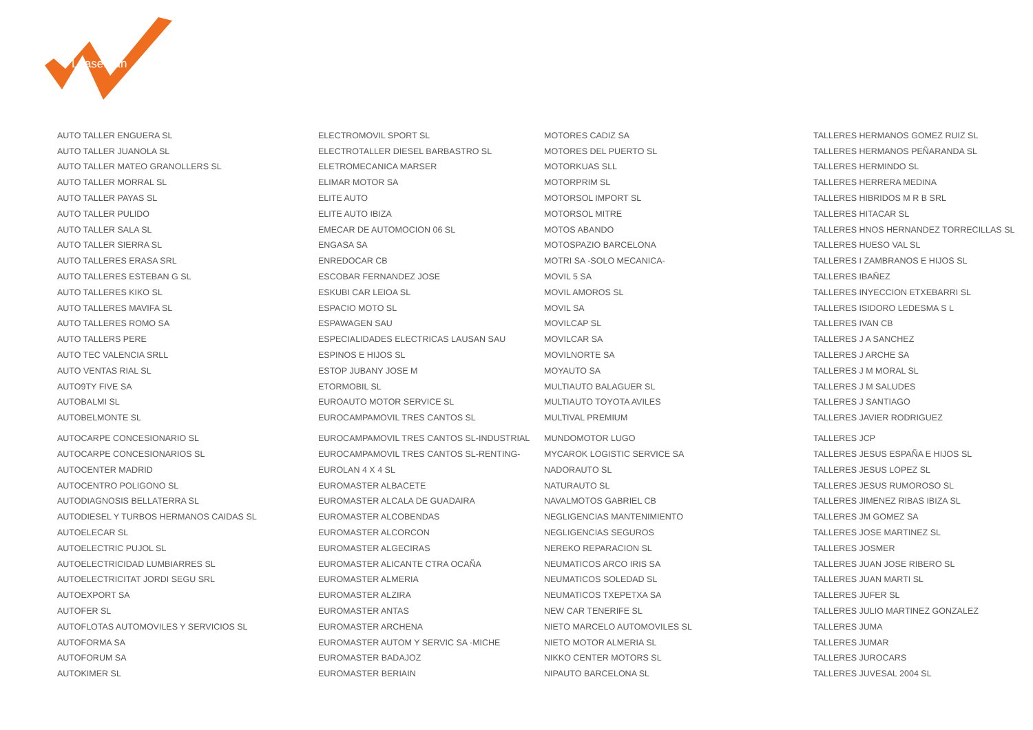LeasePlan
| AUTO TALLER ENGUERA SL | ELECTROMOVIL SPORT SL | MOTORES CADIZ SA | TALLERES HERMANOS GOMEZ RUIZ SL |
| AUTO TALLER JUANOLA SL | ELECTROTALLER DIESEL BARBASTRO SL | MOTORES DEL PUERTO SL | TALLERES HERMANOS PEÑARANDA SL |
| AUTO TALLER MATEO GRANOLLERS SL | ELETROMECANICA MARSER | MOTORKUAS SLL | TALLERES HERMINDO SL |
| AUTO TALLER MORRAL SL | ELIMAR MOTOR SA | MOTORPRIM SL | TALLERES HERRERA MEDINA |
| AUTO TALLER PAYAS SL | ELITE AUTO | MOTORSOL IMPORT SL | TALLERES HIBRIDOS M R B SRL |
| AUTO TALLER PULIDO | ELITE AUTO IBIZA | MOTORSOL MITRE | TALLERES HITACAR SL |
| AUTO TALLER SALA SL | EMECAR DE AUTOMOCION 06 SL | MOTOS ABANDO | TALLERES HNOS HERNANDEZ TORRECILLAS SL |
| AUTO TALLER SIERRA SL | ENGASA SA | MOTOSPAZIO BARCELONA | TALLERES HUESO VAL SL |
| AUTO TALLERES ERASA SRL | ENREDOCAR CB | MOTRI SA -SOLO MECANICA- | TALLERES I ZAMBRANOS E HIJOS SL |
| AUTO TALLERES ESTEBAN G SL | ESCOBAR FERNANDEZ JOSE | MOVIL 5 SA | TALLERES IBAÑEZ |
| AUTO TALLERES KIKO SL | ESKUBI CAR LEIOA SL | MOVIL AMOROS SL | TALLERES INYECCION ETXEBARRI SL |
| AUTO TALLERES MAVIFA SL | ESPACIO MOTO SL | MOVIL SA | TALLERES ISIDORO LEDESMA S L |
| AUTO TALLERES ROMO SA | ESPAWAGEN SAU | MOVILCAP SL | TALLERES IVAN CB |
| AUTO TALLERS PERE | ESPECIALIDADES ELECTRICAS LAUSAN SAU | MOVILCAR SA | TALLERES J A SANCHEZ |
| AUTO TEC VALENCIA SRLL | ESPINOS E HIJOS SL | MOVILNORTE SA | TALLERES J ARCHE SA |
| AUTO VENTAS RIAL SL | ESTOP JUBANY JOSE M | MOYAUTO SA | TALLERES J M MORAL SL |
| AUTO9TY FIVE SA | ETORMOBIL SL | MULTIAUTO BALAGUER SL | TALLERES J M SALUDES |
| AUTOBALMI SL | EUROAUTO MOTOR SERVICE SL | MULTIAUTO TOYOTA AVILES | TALLERES J SANTIAGO |
| AUTOBELMONTE SL | EUROCAMPAMOVIL TRES CANTOS SL | MULTIVAL PREMIUM | TALLERES JAVIER RODRIGUEZ |
| AUTOCARPE CONCESIONARIO SL | EUROCAMPAMOVIL TRES CANTOS SL-INDUSTRIAL | MUNDOMOTOR LUGO | TALLERES JCP |
| AUTOCARPE CONCESIONARIOS SL | EUROCAMPAMOVIL TRES CANTOS SL-RENTING- | MYCAROK LOGISTIC SERVICE SA | TALLERES JESUS ESPAÑA E HIJOS SL |
| AUTOCENTER MADRID | EUROLAN 4 X 4 SL | NADORAUTO SL | TALLERES JESUS LOPEZ SL |
| AUTOCENTRO POLIGONO SL | EUROMASTER ALBACETE | NATURAUTO SL | TALLERES JESUS RUMOROSO SL |
| AUTODIAGNOSIS BELLATERRA SL | EUROMASTER ALCALA DE GUADAIRA | NAVALMOTOS GABRIEL CB | TALLERES JIMENEZ RIBAS IBIZA SL |
| AUTODIESEL Y TURBOS HERMANOS CAIDAS SL | EUROMASTER ALCOBENDAS | NEGLIGENCIAS MANTENIMIENTO | TALLERES JM GOMEZ SA |
| AUTOELECAR SL | EUROMASTER ALCORCON | NEGLIGENCIAS SEGUROS | TALLERES JOSE MARTINEZ SL |
| AUTOELECTRIC PUJOL SL | EUROMASTER ALGECIRAS | NEREKO REPARACION SL | TALLERES JOSMER |
| AUTOELECTRICIDAD LUMBIARRES SL | EUROMASTER ALICANTE CTRA OCAÑA | NEUMATICOS ARCO IRIS SA | TALLERES JUAN JOSE RIBERO SL |
| AUTOELECTRICITAT JORDI SEGU SRL | EUROMASTER ALMERIA | NEUMATICOS SOLEDAD SL | TALLERES JUAN MARTI SL |
| AUTOEXPORT SA | EUROMASTER ALZIRA | NEUMATICOS TXEPETXA SA | TALLERES JUFER SL |
| AUTOFER SL | EUROMASTER ANTAS | NEW CAR TENERIFE SL | TALLERES JULIO MARTINEZ GONZALEZ |
| AUTOFLOTAS AUTOMOVILES Y SERVICIOS SL | EUROMASTER ARCHENA | NIETO MARCELO AUTOMOVILES SL | TALLERES JUMA |
| AUTOFORMA SA | EUROMASTER AUTOM Y SERVIC SA -MICHE | NIETO MOTOR ALMERIA SL | TALLERES JUMAR |
| AUTOFORUM SA | EUROMASTER BADAJOZ | NIKKO CENTER MOTORS SL | TALLERES JUROCARS |
| AUTOKIMER SL | EUROMASTER BERIAIN | NIPAUTO BARCELONA SL | TALLERES JUVESAL 2004 SL |